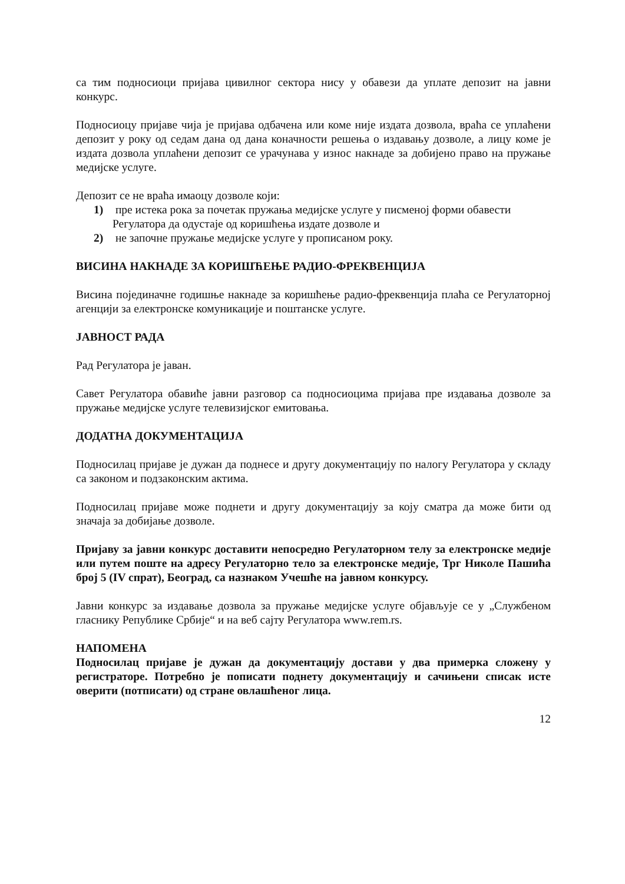са тим подносиоци пријава цивилног сектора нису у обавези да уплате депозит на јавни конкурс.
Подносиоцу пријаве чија је пријава одбачена или коме није издата дозвола, враћа се уплаћени депозит у року од седам дана од дана коначности решења о издавању дозволе, а лицу коме је издата дозвола уплаћени депозит се урачунава у износ накнаде за добијено право на пружање медијске услуге.
Депозит се не враћа имаоцу дозволе који:
1) пре истека рока за почетак пружања медијске услуге у писменој форми обавести Регулатора да одустаје од коришћења издате дозволе и
2) не започне пружање медијске услуге у прописаном року.
ВИСИНА НАКНАДЕ ЗА КОРИШЋЕЊЕ РАДИО-ФРЕКВЕНЦИЈА
Висина појединачне годишње накнаде за коришћење радио-фреквенција плаћа се Регулаторној агенцији за електронске комуникације и поштанске услуге.
ЈАВНОСТ РАДА
Рад Регулатора је јаван.
Савет Регулатора обавиће јавни разговор са подносиоцима пријава пре издавања дозволе за пружање медијске услуге телевизијског емитовања.
ДОДАТНА ДОКУМЕНТАЦИЈА
Подносилац пријаве је дужан да поднесе и другу документацију по налогу Регулатора у складу са законом и подзаконским актима.
Подносилац пријаве може поднети и другу документацију за коју сматра да може бити од значаја за добијање дозволе.
Пријаву за јавни конкурс доставити непосредно Регулаторном телу за електронске медије или путем поште на адресу Регулаторно тело за електронске медије, Трг Николе Пашића број 5 (IV спрат), Београд, са назнаком Учешће на јавном конкурсу.
Јавни конкурс за издавање дозвола за пружање медијске услуге објављује се у „Службеном гласнику Републике Србије“ и на веб сајту Регулатора www.rem.rs.
НАПОМЕНА
Подносилац пријаве је дужан да документацију достави у два примерка сложену у регистраторе. Потребно је пописати поднету документацију и сачињени списак исте оверити (потписати) од стране овлашћеног лица.
12